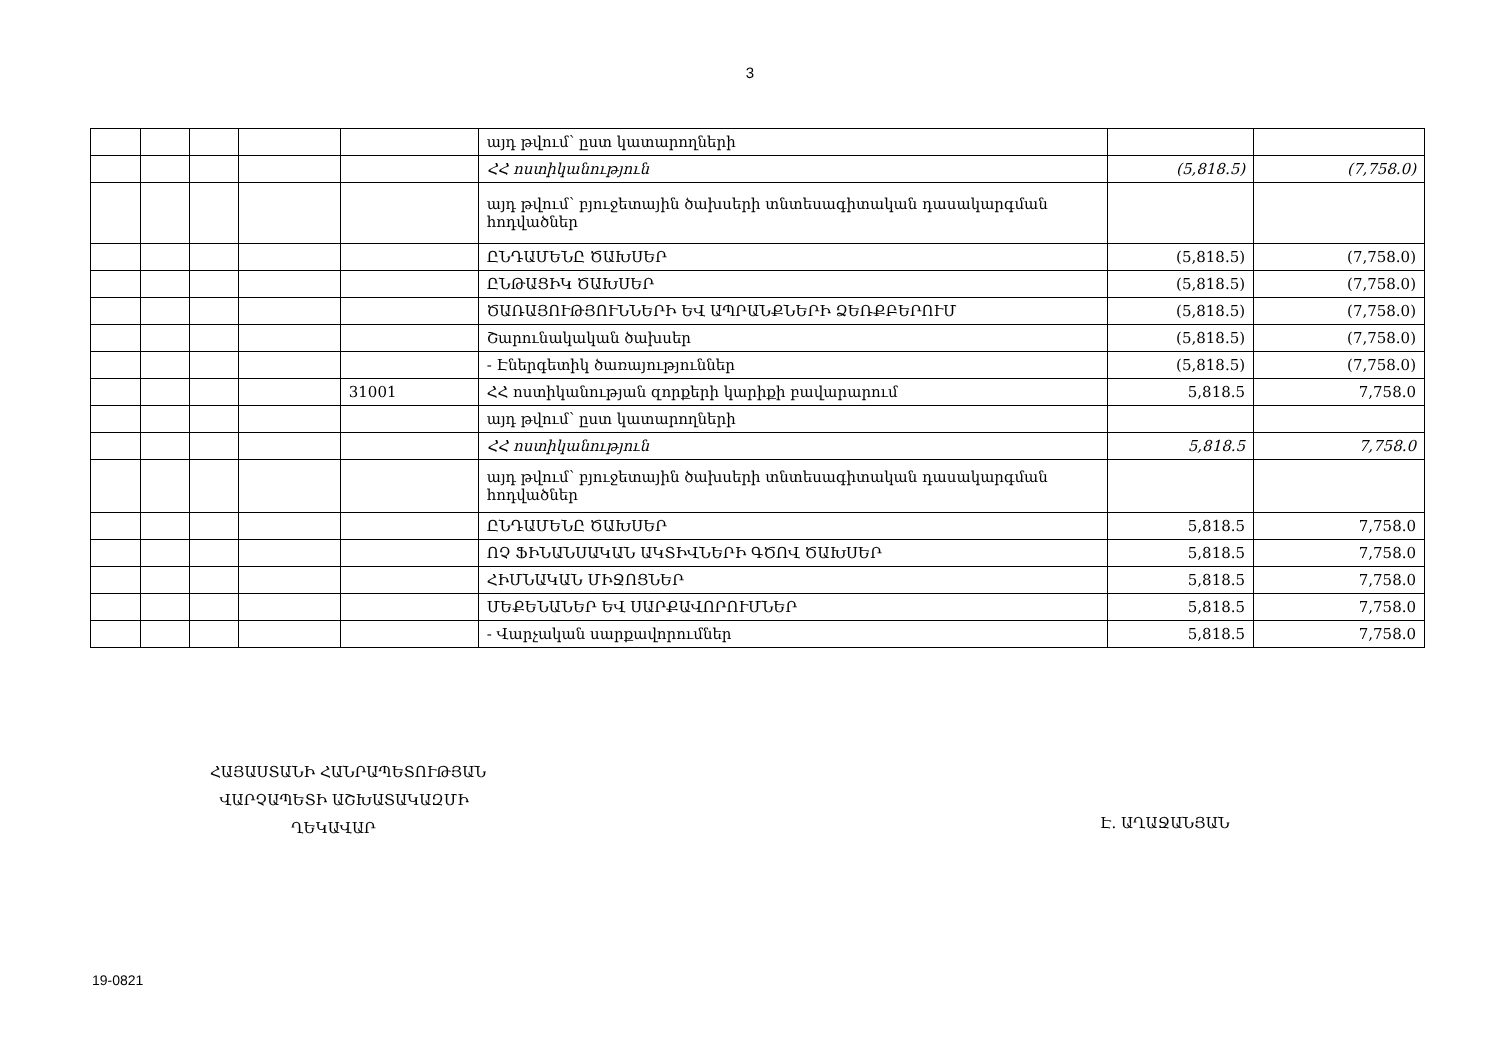3
| | | | | | այդ թվում՝ ըստ կատարողների | | |
| | | | | | ՀՀ ոստիկանություն | (5,818.5) | (7,758.0) |
| | | | | | այդ թվում՝ բյուջետային ծախսերի տնտեսագիտական դասակարգման հոդվածներ | | |
| | | | | | ԸՆԴԱՄԵՆԸ ԾԱԽՍԵՐ | (5,818.5) | (7,758.0) |
| | | | | | ԸՆԹԱՑԻԿ ԾԱԽՍԵՐ | (5,818.5) | (7,758.0) |
| | | | | | ԾԱՌԱՅՈՒԹՅՈՒՆՆԵՐԻ ԵՎ ԱՊՐԱՆՔՆԵՐԻ ՁԵՌՔԲԵՐՈՒՄ | (5,818.5) | (7,758.0) |
| | | | | | Շարունակական ծախսեր | (5,818.5) | (7,758.0) |
| | | | | | - Էներգետիկ ծառայություններ | (5,818.5) | (7,758.0) |
| | | | | 31001 | ՀՀ ոստիկանության զորքերի կարիքի բավարարում | 5,818.5 | 7,758.0 |
| | | | | | այդ թվում՝ ըստ կատարողների | | |
| | | | | | ՀՀ ոստիկանություն | 5,818.5 | 7,758.0 |
| | | | | | այդ թվում՝ բյուջետային ծախսերի տնտեսագիտական դասակարգման հոդվածներ | | |
| | | | | | ԸՆԴԱՄԵՆԸ ԾԱԽՍԵՐ | 5,818.5 | 7,758.0 |
| | | | | | ՈՉ ՖԻՆԱՆՍԱԿԱՆ ԱԿՏԻՎՆԵՐԻ ԳԾՈՎ ԾԱԽՍԵՐ | 5,818.5 | 7,758.0 |
| | | | | | ՀԻՄՆԱԿԱՆ ՄԻՋՈՑՆԵՐ | 5,818.5 | 7,758.0 |
| | | | | | ՄԵՔԵՆԱՆԵՐ ԵՎ ՍԱՐՔԱՎՈՐՈՒՄՆԵՐ | 5,818.5 | 7,758.0 |
| | | | | | - Վարչական սարքավորումներ | 5,818.5 | 7,758.0 |
ՀԱՅԱՍՏԱՆԻ ՀԱՆՐԱՊԵՏՈՒԹՅԱՆ
ՎԱՐՉԱՊԵՏԻ ԱՇԽԱՏԱԿԱԶՄԻ
ՂԵԿԱՎԱՐ
Է. ԱՂԱՋԱՆՅԱՆ
19-0821